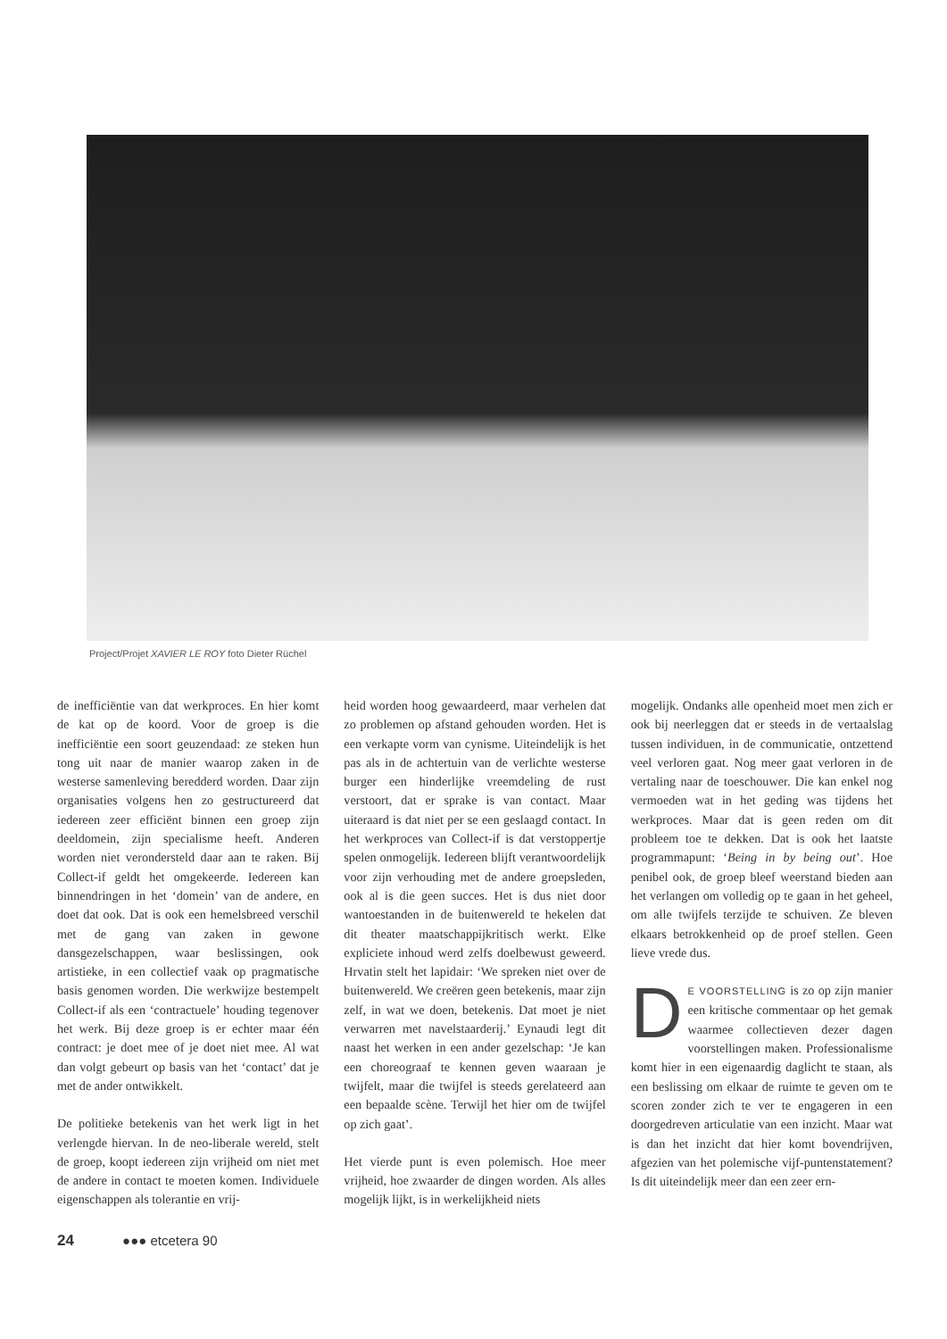Project/Projet XAVIER LE ROY foto Dieter Rüchel
de inefficiëntie van dat werkproces. En hier komt de kat op de koord. Voor de groep is die inefficiëntie een soort geuzendaad: ze steken hun tong uit naar de manier waarop zaken in de westerse samenleving beredderd worden. Daar zijn organisaties volgens hen zo gestructureerd dat iedereen zeer efficiënt binnen een groep zijn deeldomein, zijn specialisme heeft. Anderen worden niet verondersteld daar aan te raken. Bij Collect-if geldt het omgekeerde. Iedereen kan binnendringen in het ‘domein’ van de andere, en doet dat ook. Dat is ook een hemelsbreed verschil met de gang van zaken in gewone dansgezelschappen, waar beslissingen, ook artistieke, in een collectief vaak op pragmatische basis genomen worden. Die werkwijze bestempelt Collect-if als een ‘contractuele’ houding tegenover het werk. Bij deze groep is er echter maar één contract: je doet mee of je doet niet mee. Al wat dan volgt gebeurt op basis van het ‘contact’ dat je met de ander ontwikkelt.
De politieke betekenis van het werk ligt in het verlengde hiervan. In de neo-liberale wereld, stelt de groep, koopt iedereen zijn vrijheid om niet met de andere in contact te moeten komen. Individuele eigenschappen als tolerantie en vrij-
heid worden hoog gewaardeerd, maar verhelen dat zo problemen op afstand gehouden worden. Het is een verkapte vorm van cynisme. Uiteindelijk is het pas als in de achtertuin van de verlichte westerse burger een hinderlijke vreemdeling de rust verstoort, dat er sprake is van contact. Maar uiteraard is dat niet per se een geslaagd contact. In het werkproces van Collect-if is dat verstoppertje spelen onmogelijk. Iedereen blijft verantwoordelijk voor zijn verhouding met de andere groepsleden, ook al is die geen succes. Het is dus niet door wantoestanden in de buitenwereld te hekelen dat dit theater maatschappijkritisch werkt. Elke expliciete inhoud werd zelfs doelbewust geweerd. Hrvatin stelt het lapidair: ‘We spreken niet over de buitenwereld. We creëren geen betekenis, maar zijn zelf, in wat we doen, betekenis. Dat moet je niet verwarren met navelstaarderij.’ Eynaudi legt dit naast het werken in een ander gezelschap: ‘Je kan een choreograaf te kennen geven waaraan je twijfelt, maar die twijfel is steeds gerelateerd aan een bepaalde scène. Terwijl het hier om de twijfel op zich gaat’.
Het vierde punt is even polemisch. Hoe meer vrijheid, hoe zwaarder de dingen worden. Als alles mogelijk lijkt, is in werkelijkheid niets
mogelijk. Ondanks alle openheid moet men zich er ook bij neerleggen dat er steeds in de vertaalslag tussen individuen, in de communicatie, ontzettend veel verloren gaat. Nog meer gaat verloren in de vertaling naar de toeschouwer. Die kan enkel nog vermoeden wat in het geding was tijdens het werkproces. Maar dat is geen reden om dit probleem toe te dekken. Dat is ook het laatste programmapunt: ‘Being in by being out’. Hoe penibel ook, de groep bleef weerstand bieden aan het verlangen om volledig op te gaan in het geheel, om alle twijfels terzijde te schuiven. Ze bleven elkaars betrokkenheid op de proef stellen. Geen lieve vrede dus.
DE VOORSTELLING is zo op zijn manier een kritische commentaar op het gemak waarmee collectieven dezer dagen voorstellingen maken. Professionalisme komt hier in een eigenaardig daglicht te staan, als een beslissing om elkaar de ruimte te geven om te scoren zonder zich te ver te engageren in een doorgedreven articulatie van een inzicht. Maar wat is dan het inzicht dat hier komt bovendrijven, afgezien van het polemische vijf-puntenstatement? Is dit uiteindelijk meer dan een zeer ern-
24 ●●● etcetera 90